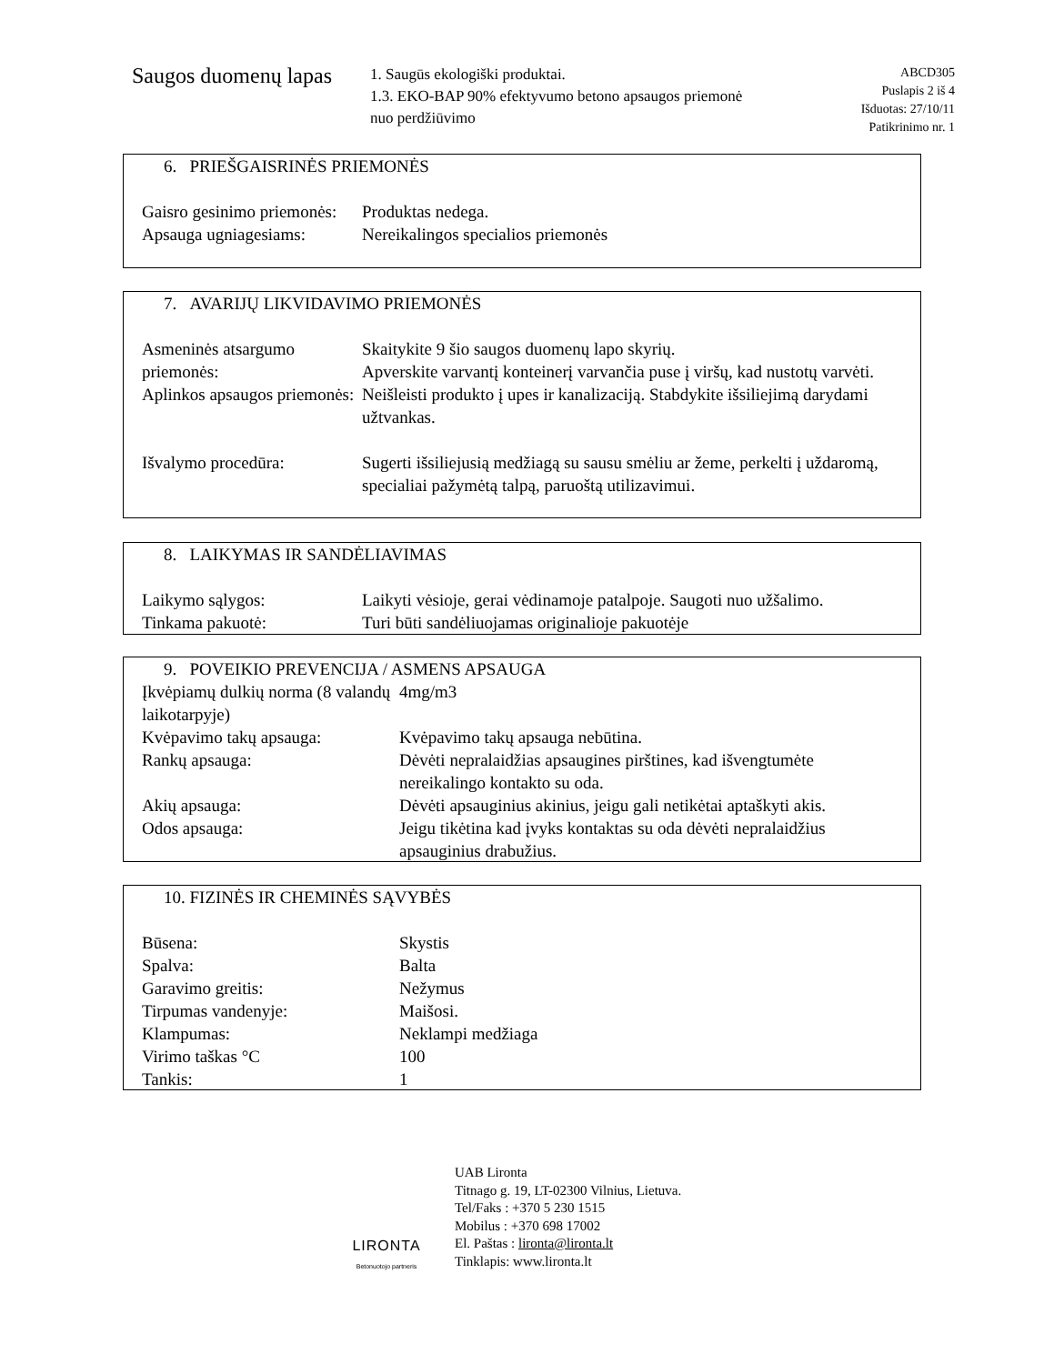Saugos duomenų lapas
1. Saugūs ekologiški produktai.
1.3. EKO-BAP 90% efektyvumo betono apsaugos priemonė nuo perdžiūvimo
ABCD305
Puslapis 2 iš 4
Išduotas: 27/10/11
Patikrinimo nr. 1
6. PRIEŠGAISRINĖS PRIEMONĖS
| Gaisro gesinimo priemonės: | Produktas nedega. |
| Apsauga ugniagesiams: | Nereikalingos specialios priemonės |
7. AVARIJŲ LIKVIDAVIMO PRIEMONĖS
| Asmeninės atsargumo priemonės: | Skaitykite 9 šio saugos duomenų lapo skyrių. Apverskite varvantį konteinerį varvančia puse į viršų, kad nustotų varvėti. |
| Aplinkos apsaugos priemonės: | Neišleisti produkto į upes ir kanalizaciją. Stabdykite išsiliejimą darydami užtvankas. |
| Išvalymo procedūra: | Sugerti išsiliejusią medžiagą su sausu smėliu ar žeme, perkelti į uždaromą, specialiai pažymėtą talpą, paruoštą utilizavimui. |
8. LAIKYMAS IR SANDĖLIAVIMAS
| Laikymo sąlygos: | Laikyti vėsioje, gerai vėdinamoje patalpoje. Saugoti nuo užšalimo. |
| Tinkama pakuotė: | Turi būti sandėliuojamas originalioje pakuotėje |
9. POVEIKIO PREVENCIJA / ASMENS APSAUGA
| Įkvėpiamų dulkių norma (8 valandų laikotarpyje) | 4mg/m3 |
| Kvėpavimo takų apsauga: | Kvėpavimo takų apsauga nebūtina. |
| Rankų apsauga: | Dėvėti nepralaidžias apsaugines pirštines, kad išvengtumėte nereikalingo kontakto su oda. |
| Akių apsauga: | Dėvėti apsauginius akinius, jeigu gali netikėtai aptaškyti akis. |
| Odos apsauga: | Jeigu tikėtina kad įvyks kontaktas su oda dėvėti nepralaidžius apsauginius drabužius. |
10. FIZINĖS IR CHEMINĖS SĄVYBĖS
| Būsena: | Skystis |
| Spalva: | Balta |
| Garavimo greitis: | Nežymus |
| Tirpumas vandenyje: | Maišosi. |
| Klampumas: | Neklampi medžiaga |
| Virimo taškas °C | 100 |
| Tankis: | 1 |
LIRONTA
Betonuotojo partneris
UAB Lironta
Titnago g. 19, LT-02300 Vilnius, Lietuva.
Tel/Faks : +370 5 230 1515
Mobilus : +370 698 17002
El. Paštas : lironta@lironta.lt
Tinklapis: www.lironta.lt